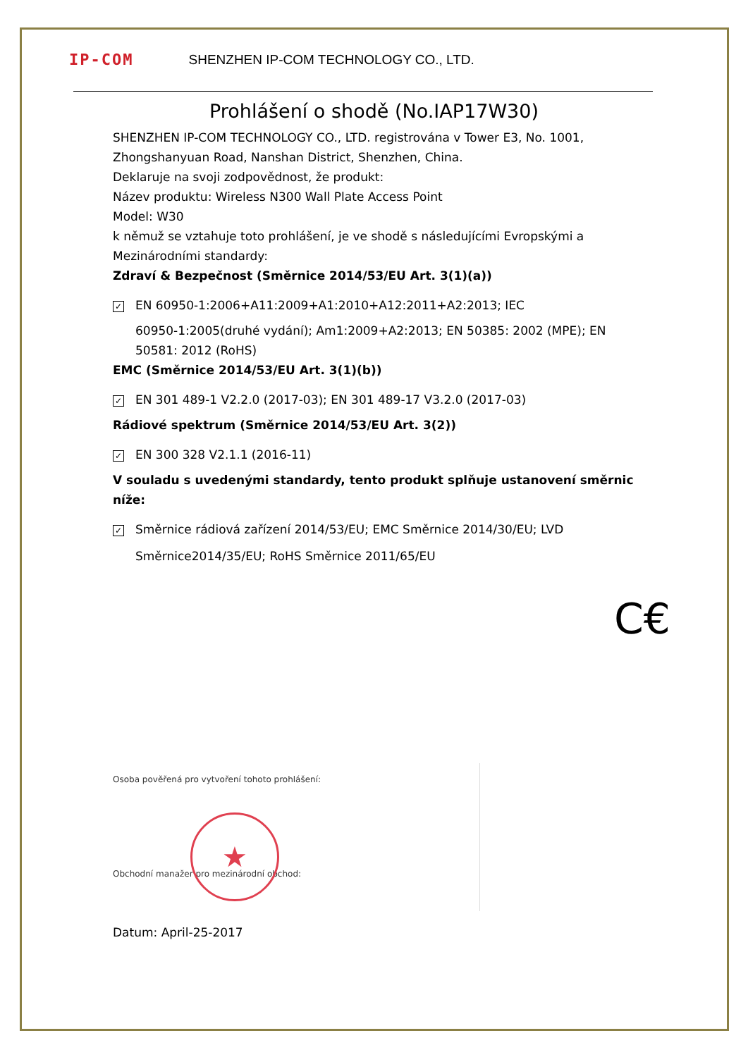IP-COM SHENZHEN IP-COM TECHNOLOGY CO., LTD.
Prohlášení o shodě (No.IAP17W30)
SHENZHEN IP-COM TECHNOLOGY CO., LTD. registrována v Tower E3, No. 1001, Zhongshanyuan Road, Nanshan District, Shenzhen, China.
Deklaruje na svoji zodpovědnost, že produkt:
Název produktu: Wireless N300 Wall Plate Access Point
Model: W30
k němuž se vztahuje toto prohlášení, je ve shodě s následujícími Evropskými a Mezinárodními standardy:
Zdraví & Bezpečnost (Směrnice 2014/53/EU Art. 3(1)(a))
✓ EN 60950-1:2006+A11:2009+A1:2010+A12:2011+A2:2013; IEC
60950-1:2005(druhé vydání); Am1:2009+A2:2013; EN 50385: 2002 (MPE); EN 50581: 2012 (RoHS)
EMC (Směrnice 2014/53/EU Art. 3(1)(b))
✓ EN 301 489-1 V2.2.0 (2017-03); EN 301 489-17 V3.2.0 (2017-03)
Rádiové spektrum (Směrnice 2014/53/EU Art. 3(2))
✓ EN 300 328 V2.1.1 (2016-11)
V souladu s uvedenými standardy, tento produkt splňuje ustanovení směrnic níže:
✓ Směrnice rádiová zařízení 2014/53/EU; EMC Směrnice 2014/30/EU; LVD
Směrnice2014/35/EU; RoHS Směrnice 2011/65/EU
C€
Osoba pověřená pro vytvoření tohoto prohlášení:
★
Obchodní manažer pro mezinárodní obchod:
Datum: April-25-2017